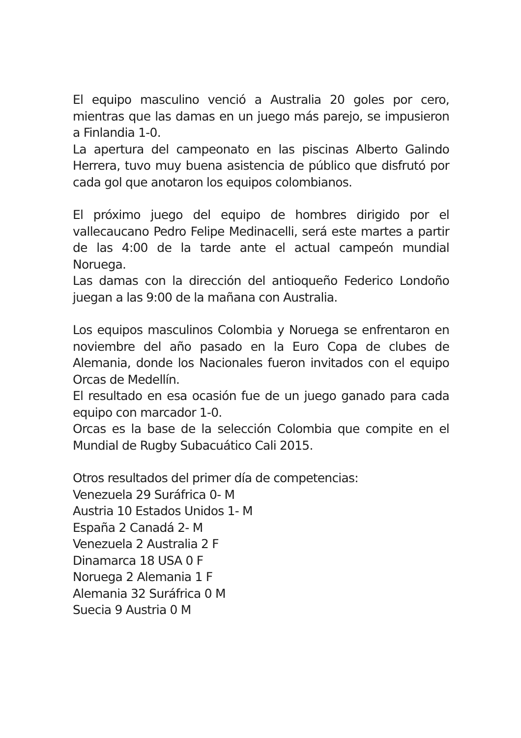El equipo masculino venció a Australia 20 goles por cero, mientras que las damas en un juego más parejo, se impusieron a Finlandia 1-0.
La apertura del campeonato en las piscinas Alberto Galindo Herrera, tuvo muy buena asistencia de público que disfrutó por cada gol que anotaron los equipos colombianos.
El próximo juego del equipo de hombres dirigido por el vallecaucano Pedro Felipe Medinacelli, será este martes a partir de las 4:00 de la tarde ante el actual campeón mundial Noruega.
Las damas con la dirección del antioqueño Federico Londoño juegan a las 9:00 de la mañana con Australia.
Los equipos masculinos Colombia y Noruega se enfrentaron en noviembre del año pasado en la Euro Copa de clubes de Alemania, donde los Nacionales fueron invitados con el equipo Orcas de Medellín.
El resultado en esa ocasión fue de un juego ganado para cada equipo con marcador 1-0.
Orcas es la base de la selección Colombia que compite en el Mundial de Rugby Subacuático Cali 2015.
Otros resultados del primer día de competencias:
Venezuela 29 Suráfrica 0- M
Austria 10 Estados Unidos 1- M
España 2 Canadá 2- M
Venezuela 2 Australia 2 F
Dinamarca 18 USA 0 F
Noruega 2 Alemania 1 F
Alemania 32 Suráfrica 0 M
Suecia 9 Austria 0 M